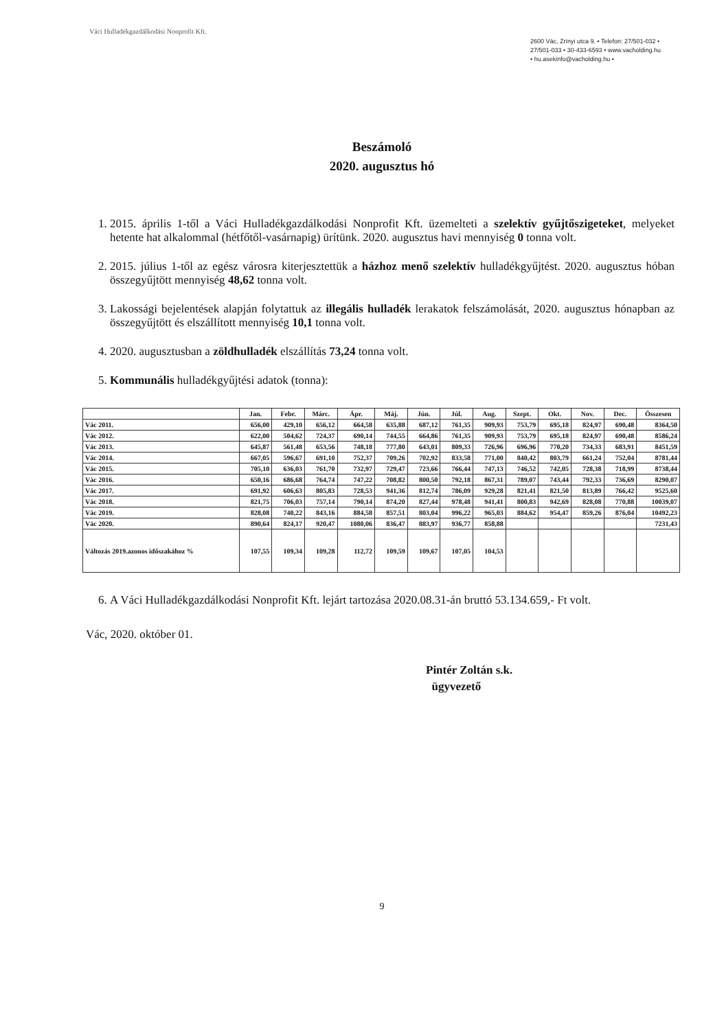Váci Hulladékgazdálkodási Nonprofit Kft.
2600 Vác, Zrínyi utca 9. • Telefon: 27/501-032 • 27/501-033 • 30-433-6593 • www.vacholding.hu • hu.asekinfo@vacholding.hu •
Beszámoló
2020. augusztus hó
1. 2015. április 1-től a Váci Hulladékgazdálkodási Nonprofit Kft. üzemelteti a szelektív gyűjtőszigeteket, melyeket hetente hat alkalommal (hétfőtől-vasárnapig) ürítünk. 2020. augusztus havi mennyiség 0 tonna volt.
2. 2015. július 1-től az egész városra kiterjesztettük a házhoz menő szelektív hulladékgyűjtést. 2020. augusztus hóban összegyűjtött mennyiség 48,62 tonna volt.
3. Lakossági bejelentések alapján folytattuk az illegális hulladék lerakatok felszámolását, 2020. augusztus hónapban az összegyűjtött és elszállított mennyiség 10,1 tonna volt.
4. 2020. augusztusban a zöldhulladék elszállítás 73,24 tonna volt.
5. Kommunális hulladékgyűjtési adatok (tonna):
| | Jan. | Febr. | Márc. | Ápr. | Máj. | Jún. | Júl. | Aug. | Szept. | Okt. | Nov. | Dec. | Összesen |
| --- | --- | --- | --- | --- | --- | --- | --- | --- | --- | --- | --- | --- | --- |
| Vác 2011. | 656,00 | 429,10 | 656,12 | 664,58 | 635,88 | 687,12 | 761,35 | 909,93 | 753,79 | 695,18 | 824,97 | 690,48 | 8364,50 |
| Vác 2012. | 622,00 | 504,62 | 724,37 | 690,14 | 744,55 | 664,86 | 761,35 | 909,93 | 753,79 | 695,18 | 824,97 | 690,48 | 8586,24 |
| Vác 2013. | 645,87 | 561,48 | 653,56 | 748,18 | 777,80 | 643,01 | 809,33 | 726,96 | 696,96 | 770,20 | 734,33 | 683,91 | 8451,59 |
| Vác 2014. | 667,05 | 596,67 | 691,10 | 752,37 | 709,26 | 702,92 | 833,58 | 771,00 | 840,42 | 803,79 | 661,24 | 752,04 | 8781,44 |
| Vác 2015. | 705,10 | 636,03 | 761,70 | 732,97 | 729,47 | 723,66 | 766,44 | 747,13 | 746,52 | 742,05 | 728,38 | 718,99 | 8738,44 |
| Vác 2016. | 650,16 | 686,68 | 764,74 | 747,22 | 708,82 | 800,50 | 792,18 | 867,31 | 789,07 | 743,44 | 792,33 | 736,69 | 8290,07 |
| Vác 2017. | 691,92 | 606,63 | 805,83 | 728,53 | 941,36 | 812,74 | 786,09 | 929,28 | 821,41 | 821,50 | 813,89 | 766,42 | 9525,60 |
| Vác 2018. | 821,75 | 706,03 | 757,14 | 790,14 | 874,20 | 827,44 | 978,48 | 941,41 | 800,83 | 942,69 | 828,08 | 770,88 | 10039,07 |
| Vác 2019. | 828,08 | 740,22 | 843,16 | 884,58 | 857,51 | 803,04 | 996,22 | 965,03 | 884,62 | 954,47 | 859,26 | 876,04 | 10492,23 |
| Vác 2020. | 890,64 | 824,17 | 920,47 | 1080,06 | 836,47 | 883,97 | 936,77 | 858,88 | | | | | 7231,43 |
| Változás 2019.azonos időszakához % | 107,55 | 109,34 | 109,28 | 112,72 | 109,59 | 109,67 | 107,05 | 104,53 | | | | | |
6. A Váci Hulladékgazdálkodási Nonprofit Kft. lejárt tartozása 2020.08.31-án bruttó 53.134.659,- Ft volt.
Vác, 2020. október 01.
Pintér Zoltán s.k.
ügyvezető
9